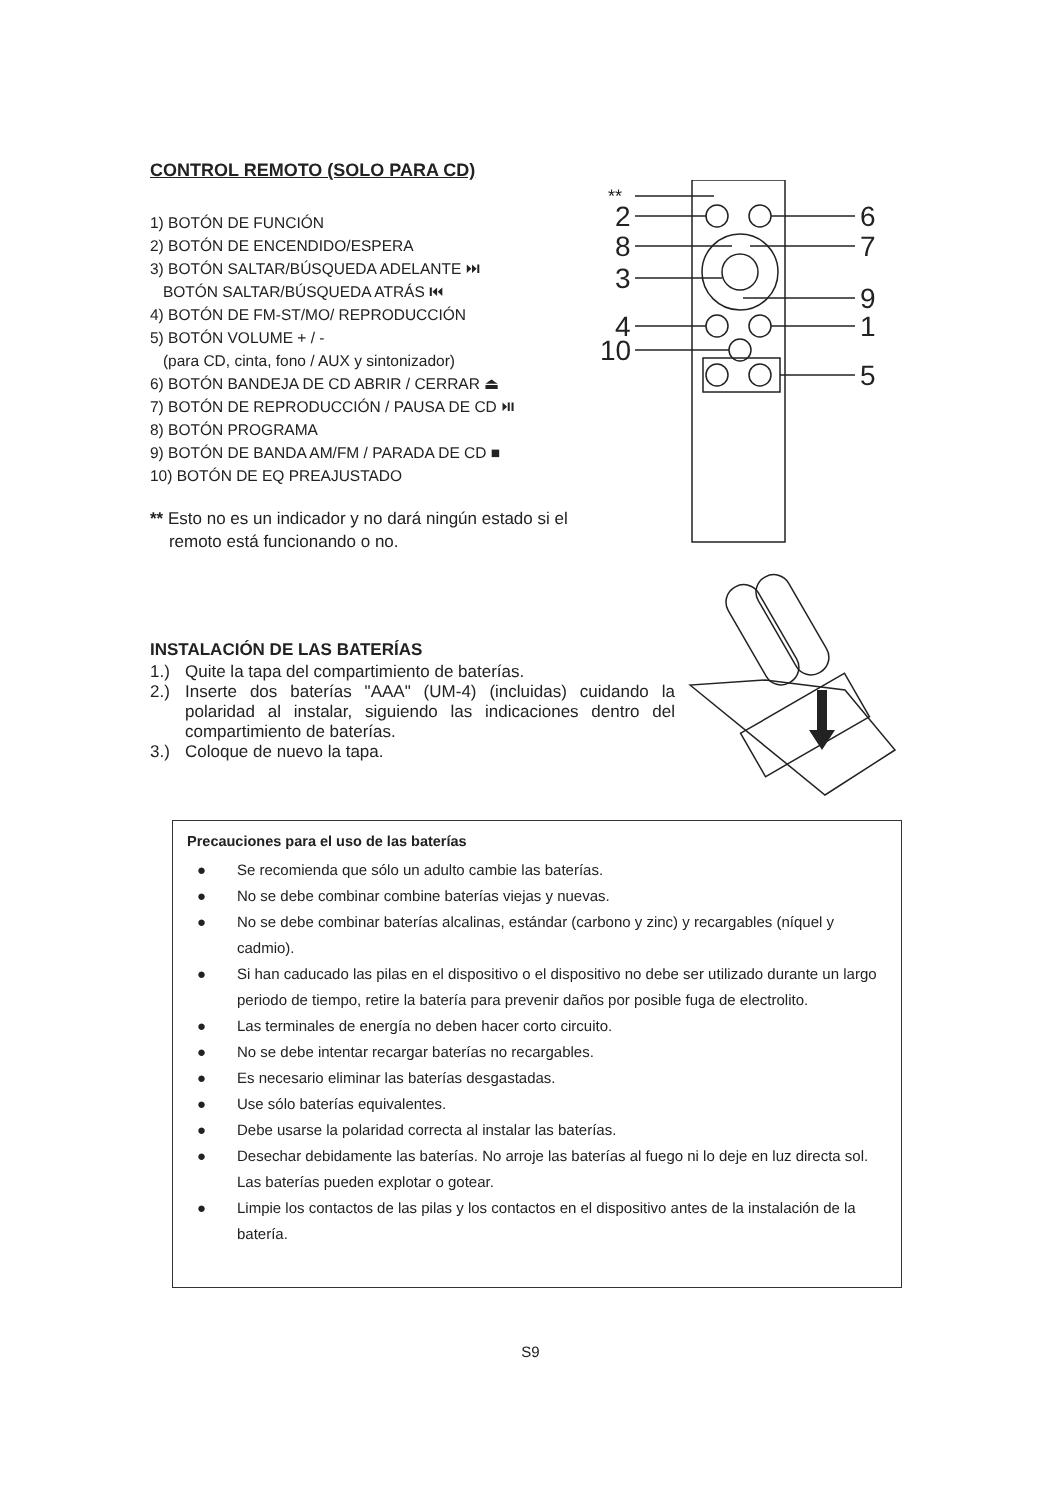CONTROL REMOTO (SOLO PARA CD)
1) BOTÓN DE FUNCIÓN
2) BOTÓN DE ENCENDIDO/ESPERA
3) BOTÓN SALTAR/BÚSQUEDA ADELANTE ⏭
BOTÓN SALTAR/BÚSQUEDA ATRÁS ⏮
4) BOTÓN DE FM-ST/MO/ REPRODUCCIÓN
5) BOTÓN VOLUME + / -
(para CD, cinta, fono / AUX y sintonizador)
6) BOTÓN BANDEJA DE CD ABRIR / CERRAR ⏏
7) BOTÓN DE REPRODUCCIÓN / PAUSA DE CD ⏯
8) BOTÓN PROGRAMA
9) BOTÓN DE BANDA AM/FM / PARADA DE CD ■
10) BOTÓN DE EQ PREAJUSTADO
** Esto no es un indicador y no dará ningún estado si el
remoto está funcionando o no.
**
2
8
3
4
10
6
7
9
1
5
INSTALACIÓN DE LAS BATERÍAS
1.) Quite la tapa del compartimiento de baterías.
2.) Inserte dos baterías "AAA" (UM-4) (incluidas) cuidando la polaridad al instalar, siguiendo las indicaciones dentro del compartimiento de baterías.
3.) Coloque de nuevo la tapa.
Precauciones para el uso de las baterías
● Se recomienda que sólo un adulto cambie las baterías.
● No se debe combinar combine baterías viejas y nuevas.
● No se debe combinar baterías alcalinas, estándar (carbono y zinc) y recargables (níquel y cadmio).
● Si han caducado las pilas en el dispositivo o el dispositivo no debe ser utilizado durante un largo periodo de tiempo, retire la batería para prevenir daños por posible fuga de electrolito.
● Las terminales de energía no deben hacer corto circuito.
● No se debe intentar recargar baterías no recargables.
● Es necesario eliminar las baterías desgastadas.
● Use sólo baterías equivalentes.
● Debe usarse la polaridad correcta al instalar las baterías.
● Desechar debidamente las baterías. No arroje las baterías al fuego ni lo deje en luz directa sol. Las baterías pueden explotar o gotear.
● Limpie los contactos de las pilas y los contactos en el dispositivo antes de la instalación de la batería.
S9